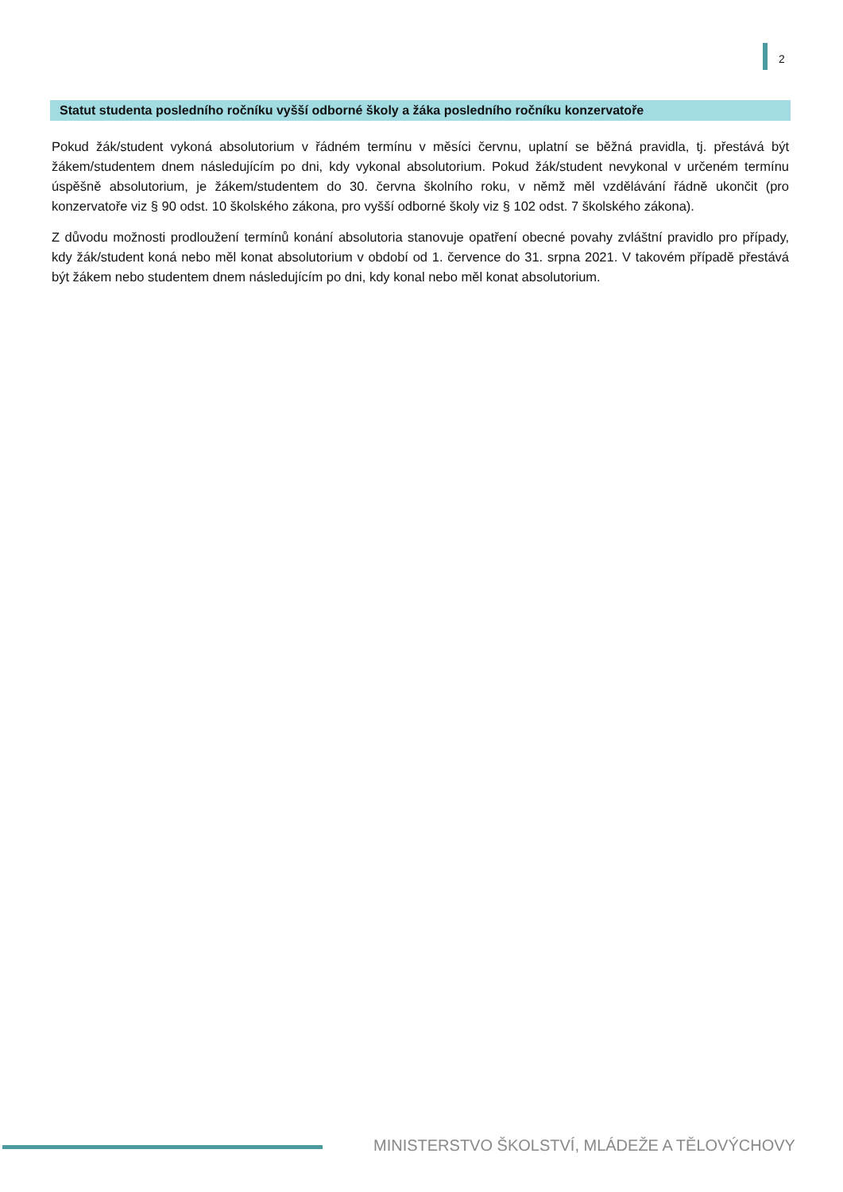2
Statut studenta posledního ročníku vyšší odborné školy a žáka posledního ročníku konzervatoře
Pokud žák/student vykoná absolutorium v řádném termínu v měsíci červnu, uplatní se běžná pravidla, tj. přestává být žákem/studentem dnem následujícím po dni, kdy vykonal absolutorium. Pokud žák/student nevykonal v určeném termínu úspěšně absolutorium, je žákem/studentem do 30. června školního roku, v němž měl vzdělávání řádně ukončit (pro konzervatoře viz § 90 odst. 10 školského zákona, pro vyšší odborné školy viz § 102 odst. 7 školského zákona).
Z důvodu možnosti prodloužení termínů konání absolutoria stanovuje opatření obecné povahy zvláštní pravidlo pro případy, kdy žák/student koná nebo měl konat absolutorium v období od 1. července do 31. srpna 2021. V takovém případě přestává být žákem nebo studentem dnem následujícím po dni, kdy konal nebo měl konat absolutorium.
MINISTERSTVO ŠKOLSTVÍ, MLÁDEŽE A TĚLOVÝCHOVY